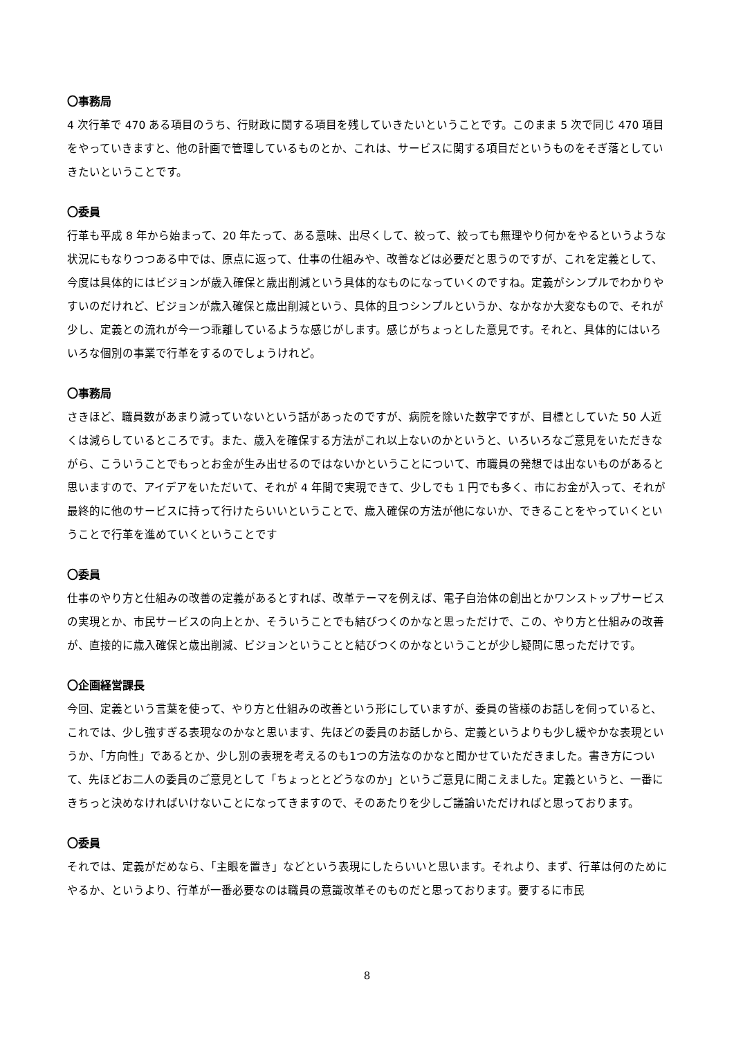〇事務局
4 次行革で 470 ある項目のうち、行財政に関する項目を残していきたいということです。このまま 5 次で同じ 470 項目をやっていきますと、他の計画で管理しているものとか、これは、サービスに関する項目だというものをそぎ落としていきたいということです。
〇委員
行革も平成 8 年から始まって、20 年たって、ある意味、出尽くして、絞って、絞っても無理やり何かをやるというような状況にもなりつつある中では、原点に返って、仕事の仕組みや、改善などは必要だと思うのですが、これを定義として、今度は具体的にはビジョンが歳入確保と歳出削減という具体的なものになっていくのですね。定義がシンプルでわかりやすいのだけれど、ビジョンが歳入確保と歳出削減という、具体的且つシンプルというか、なかなか大変なもので、それが少し、定義との流れが今一つ乖離しているような感じがします。感じがちょっとした意見です。それと、具体的にはいろいろな個別の事業で行革をするのでしょうけれど。
〇事務局
さきほど、職員数があまり減っていないという話があったのですが、病院を除いた数字ですが、目標としていた 50 人近くは減らしているところです。また、歳入を確保する方法がこれ以上ないのかというと、いろいろなご意見をいただきながら、こういうことでもっとお金が生み出せるのではないかということについて、市職員の発想では出ないものがあると思いますので、アイデアをいただいて、それが 4 年間で実現できて、少しでも 1 円でも多く、市にお金が入って、それが最終的に他のサービスに持って行けたらいいということで、歳入確保の方法が他にないか、できることをやっていくということで行革を進めていくということです
〇委員
仕事のやり方と仕組みの改善の定義があるとすれば、改革テーマを例えば、電子自治体の創出とかワンストップサービスの実現とか、市民サービスの向上とか、そういうことでも結びつくのかなと思っただけで、この、やり方と仕組みの改善が、直接的に歳入確保と歳出削減、ビジョンということと結びつくのかなということが少し疑問に思っただけです。
〇企画経営課長
今回、定義という言葉を使って、やり方と仕組みの改善という形にしていますが、委員の皆様のお話しを伺っていると、これでは、少し強すぎる表現なのかなと思います、先ほどの委員のお話しから、定義というよりも少し緩やかな表現というか、「方向性」であるとか、少し別の表現を考えるのも1つの方法なのかなと聞かせていただきました。書き方について、先ほどお二人の委員のご意見として「ちょっととどうなのか」というご意見に聞こえました。定義というと、一番にきちっと決めなければいけないことになってきますので、そのあたりを少しご議論いただければと思っております。
〇委員
それでは、定義がだめなら、「主眼を置き」などという表現にしたらいいと思います。それより、まず、行革は何のためにやるか、というより、行革が一番必要なのは職員の意識改革そのものだと思っております。要するに市民
8